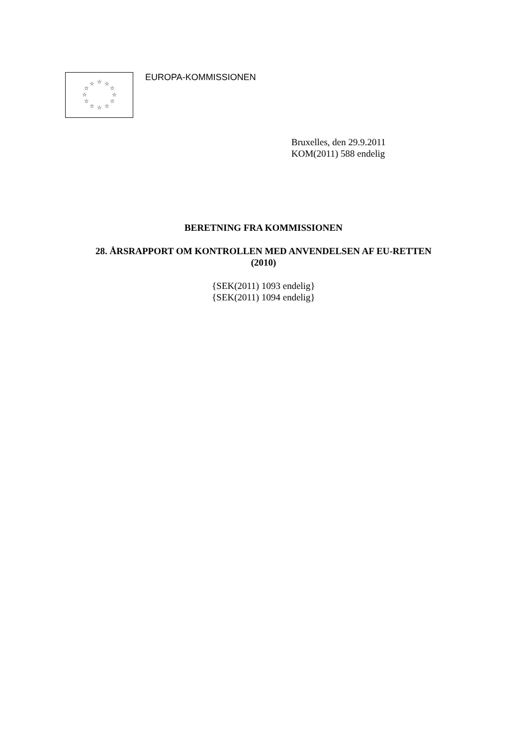☆
☆
☆
☆
☆
☆
☆
☆
☆
☆
☆
☆
EUROPA-KOMMISSIONEN
Bruxelles, den 29.9.2011
KOM(2011) 588 endelig
BERETNING FRA KOMMISSIONEN
28. ÅRSRAPPORT OM KONTROLLEN MED ANVENDELSEN AF EU-RETTEN
(2010)
{SEK(2011) 1093 endelig}
{SEK(2011) 1094 endelig}